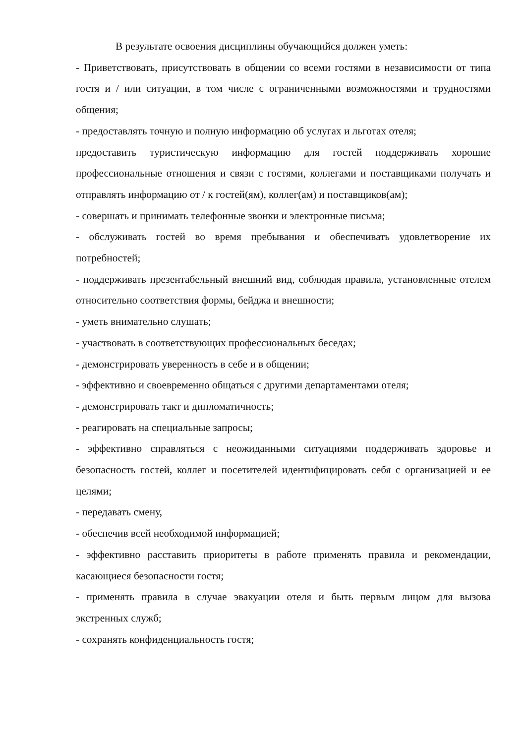В результате освоения дисциплины обучающийся должен уметь:
- Приветствовать, присутствовать в общении со всеми гостями в независимости от типа гостя и / или ситуации, в том числе с ограниченными возможностями и трудностями общения;
- предоставлять точную и полную информацию об услугах и льготах отеля;
предоставить туристическую информацию для гостей поддерживать хорошие профессиональные отношения и связи с гостями, коллегами и поставщиками получать и отправлять информацию от / к гостей(ям), коллег(ам) и поставщиков(ам);
- совершать и принимать телефонные звонки и электронные письма;
- обслуживать гостей во время пребывания и обеспечивать удовлетворение их потребностей;
- поддерживать презентабельный внешний вид, соблюдая правила, установленные отелем относительно соответствия формы, бейджа и внешности;
- уметь внимательно слушать;
- участвовать в соответствующих профессиональных беседах;
- демонстрировать уверенность в себе и в общении;
- эффективно и своевременно общаться с другими департаментами отеля;
- демонстрировать такт и дипломатичность;
- реагировать на специальные запросы;
- эффективно справляться с неожиданными ситуациями поддерживать здоровье и безопасность гостей, коллег и посетителей идентифицировать себя с организацией и ее целями;
- передавать смену,
- обеспечив всей необходимой информацией;
- эффективно расставить приоритеты в работе применять правила и рекомендации, касающиеся безопасности гостя;
- применять правила в случае эвакуации отеля и быть первым лицом для вызова экстренных служб;
- сохранять конфиденциальность гостя;